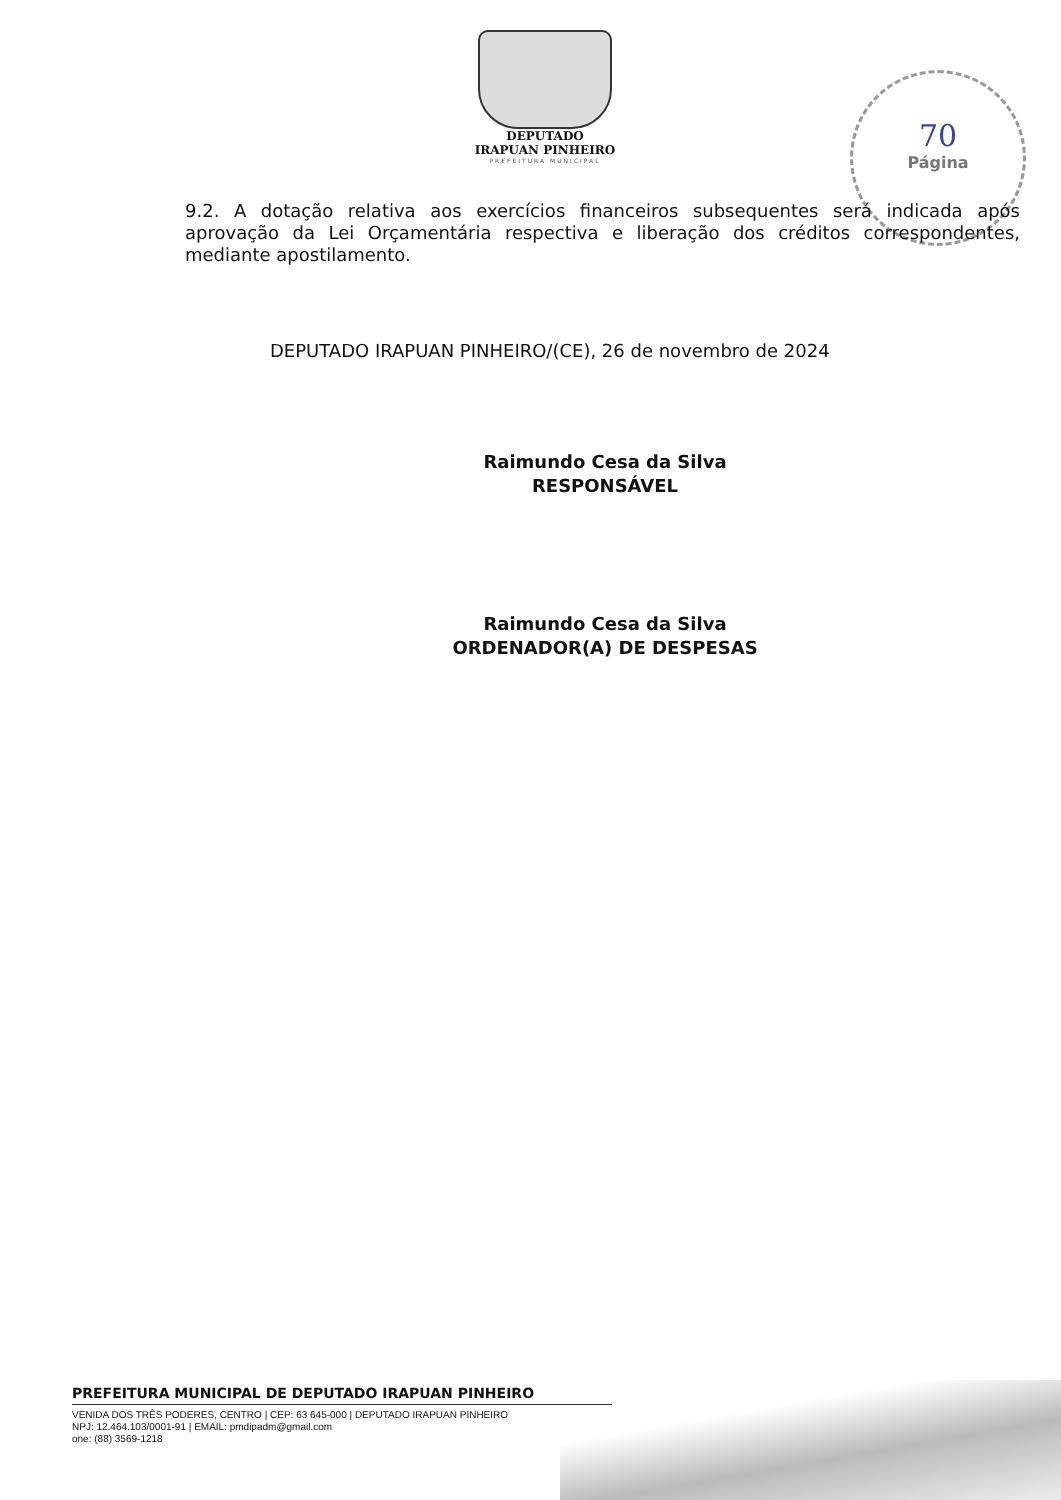DEPUTADO
IRAPUAN PINHEIRO
PREFEITURA MUNICIPAL
70
Página
9.2. A dotação relativa aos exercícios financeiros subsequentes será indicada após aprovação da Lei Orçamentária respectiva e liberação dos créditos correspondentes, mediante apostilamento.
DEPUTADO IRAPUAN PINHEIRO/(CE), 26 de novembro de 2024
Raimundo Cesa da Silva
RESPONSÁVEL
Raimundo Cesa da Silva
ORDENADOR(A) DE DESPESAS
PREFEITURA MUNICIPAL DE DEPUTADO IRAPUAN PINHEIRO
VENIDA DOS TRÊS PODERES, CENTRO | CEP: 63 645-000 | DEPUTADO IRAPUAN PINHEIRO
NPJ: 12.464.103/0001-91 | EMAIL: pmdipadm@gmail.com
one: (88) 3569-1218